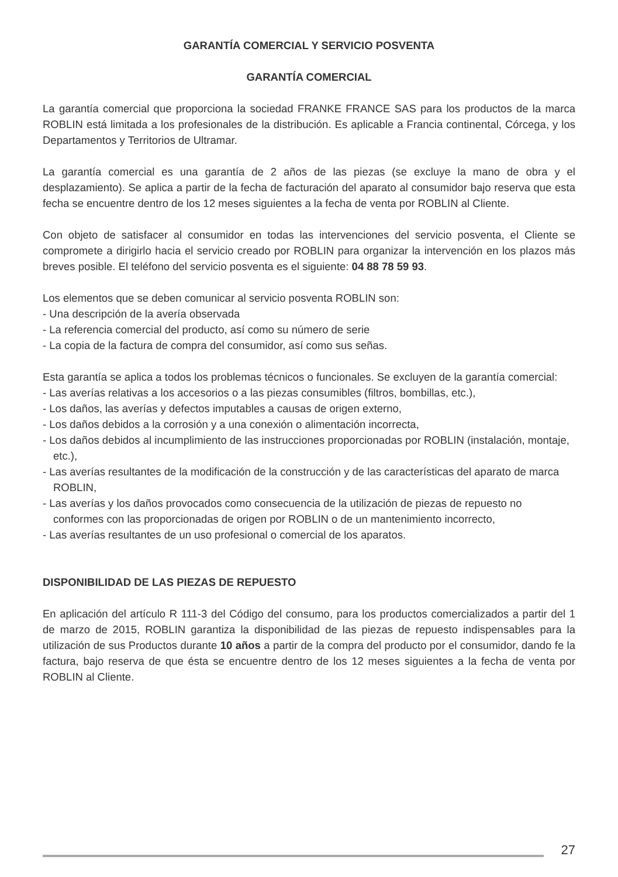GARANTÍA COMERCIAL Y SERVICIO POSVENTA
GARANTÍA COMERCIAL
La garantía comercial que proporciona la sociedad FRANKE FRANCE SAS para los productos de la marca ROBLIN está limitada a los profesionales de la distribución. Es aplicable a Francia continental, Córcega, y los Departamentos y Territorios de Ultramar.
La garantía comercial es una garantía de 2 años de las piezas (se excluye la mano de obra y el desplazamiento). Se aplica a partir de la fecha de facturación del aparato al consumidor bajo reserva que esta fecha se encuentre dentro de los 12 meses siguientes a la fecha de venta por ROBLIN al Cliente.
Con objeto de satisfacer al consumidor en todas las intervenciones del servicio posventa, el Cliente se compromete a dirigirlo hacia el servicio creado por ROBLIN para organizar la intervención en los plazos más breves posible. El teléfono del servicio posventa es el siguiente: 04 88 78 59 93.
Los elementos que se deben comunicar al servicio posventa ROBLIN son:
- Una descripción de la avería observada
- La referencia comercial del producto, así como su número de serie
- La copia de la factura de compra del consumidor, así como sus señas.
Esta garantía se aplica a todos los problemas técnicos o funcionales. Se excluyen de la garantía comercial:
- Las averías relativas a los accesorios o a las piezas consumibles (filtros, bombillas, etc.),
- Los daños, las averías y defectos imputables a causas de origen externo,
- Los daños debidos a la corrosión y a una conexión o alimentación incorrecta,
- Los daños debidos al incumplimiento de las instrucciones proporcionadas por ROBLIN (instalación, montaje, etc.),
- Las averías resultantes de la modificación de la construcción y de las características del aparato de marca ROBLIN,
- Las averías y los daños provocados como consecuencia de la utilización de piezas de repuesto no conformes con las proporcionadas de origen por ROBLIN o de un mantenimiento incorrecto,
- Las averías resultantes de un uso profesional o comercial de los aparatos.
DISPONIBILIDAD DE LAS PIEZAS DE REPUESTO
En aplicación del artículo R 111-3 del Código del consumo, para los productos comercializados a partir del 1 de marzo de 2015, ROBLIN garantiza la disponibilidad de las piezas de repuesto indispensables para la utilización de sus Productos durante 10 años a partir de la compra del producto por el consumidor, dando fe la factura, bajo reserva de que ésta se encuentre dentro de los 12 meses siguientes a la fecha de venta por ROBLIN al Cliente.
27